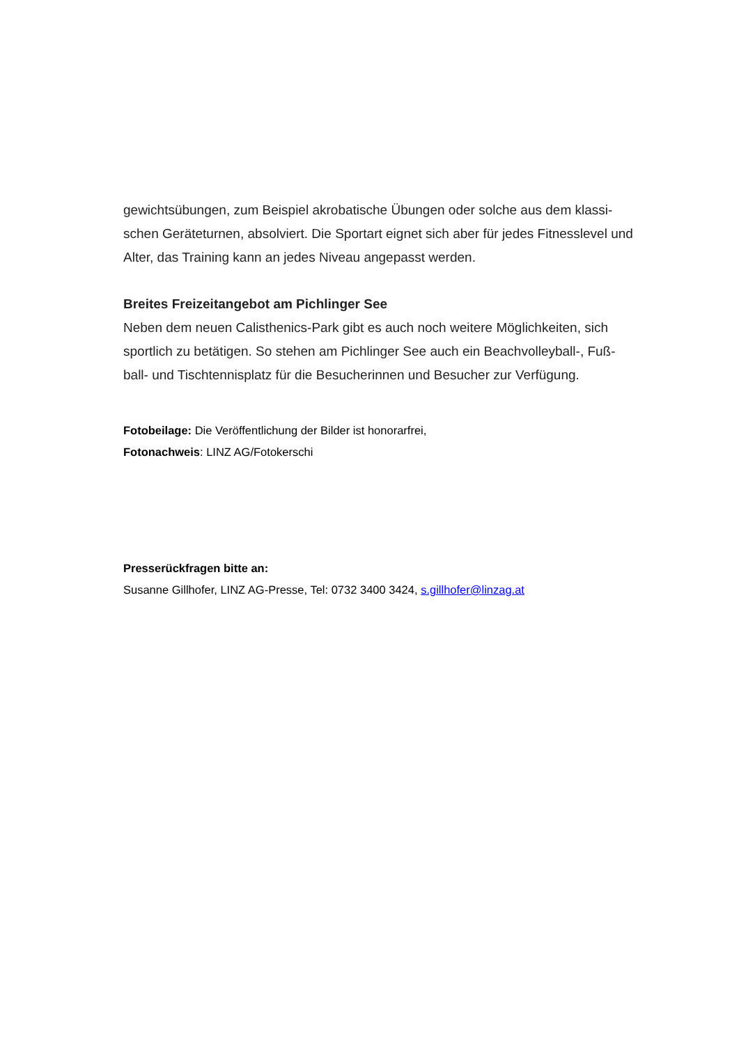gewichtsübungen, zum Beispiel akrobatische Übungen oder solche aus dem klassi-schen Geräteturnen, absolviert. Die Sportart eignet sich aber für jedes Fitnesslevel und Alter, das Training kann an jedes Niveau angepasst werden.
Breites Freizeitangebot am Pichlinger See
Neben dem neuen Calisthenics-Park gibt es auch noch weitere Möglichkeiten, sich sportlich zu betätigen. So stehen am Pichlinger See auch ein Beachvolleyball-, Fuß-ball- und Tischtennisplatz für die Besucherinnen und Besucher zur Verfügung.
Fotobeilage: Die Veröffentlichung der Bilder ist honorarfrei,
Fotonachweis: LINZ AG/Fotokerschi
Presserückfragen bitte an:
Susanne Gillhofer, LINZ AG-Presse, Tel: 0732 3400 3424, s.gillhofer@linzag.at